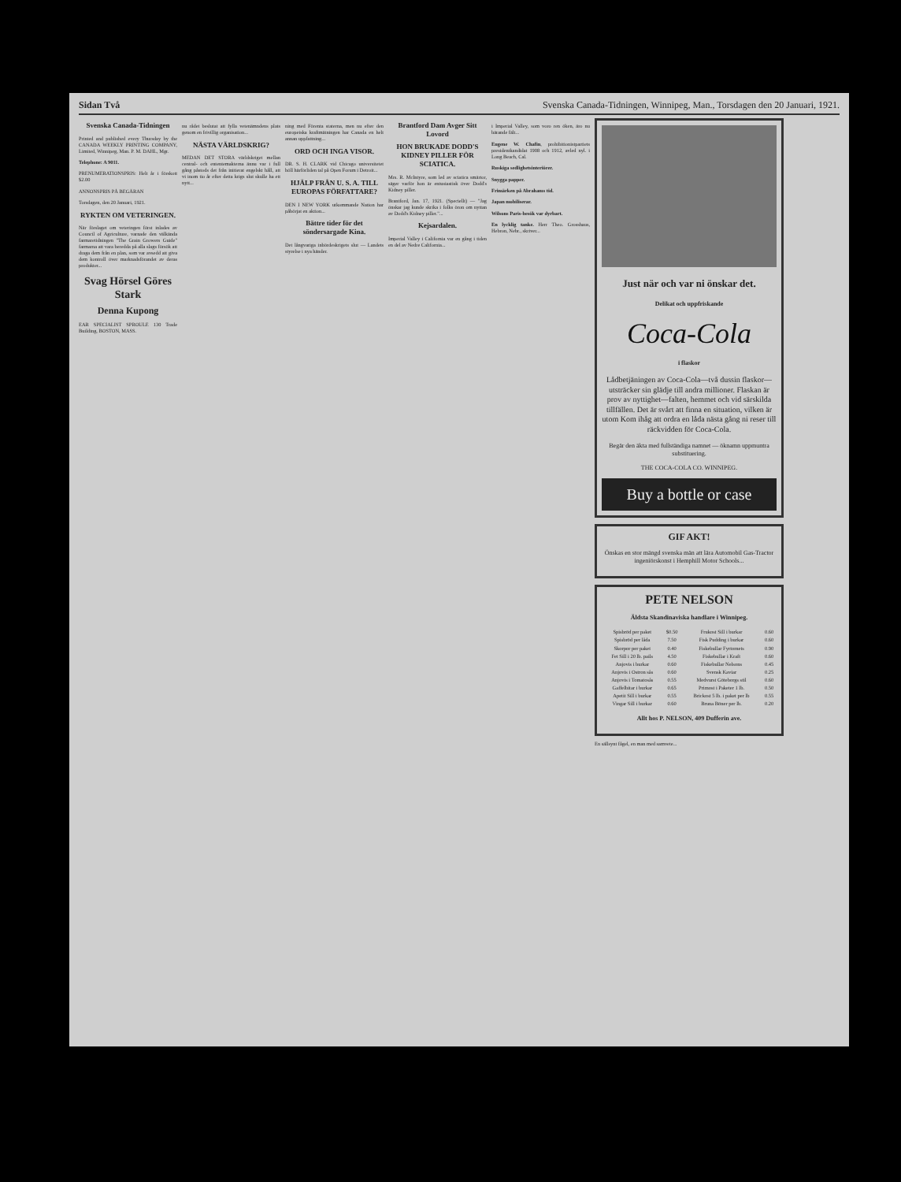Sidan Två Svenska Canada-Tidningen, Winnipeg, Man., Torsdagen den 20 Januari, 1921.
Svenska Canada-Tidningen
Printed and published every Thursday by the CANADA WEEKLY PRINTING COMPANY, Limited, Winnipeg, Man. P. M. DAHL, Mgr.
Telephone: A 9011.
PRENUMERATIONSPRIS: Helt år i förskott $2.00
ANNONSPRIS PÅ BEGÄRAN
Torsdagen, den 20 Januari, 1921.
RYKTEN OM VETERINGEN.
När förslaget om veteringen först inlades av Council of Agriculture, varnade den välkända farmaretidningen "The Grain Growers Guide" farmarna att vara beredda på alla slags försök att draga dem från en plan, som var avsedd att giva dem kontroll över marknadsförandet av deras produkter...
Svag Hörsel Göres Stark
Denna Kupong
EAR SPECIALIST SPROULE 130 Trade Building, BOSTON, MASS.
nu rådet beslutat att fylla vetenämndens plats genom en frivillig organisation...
NÄSTA VÄRLDSKRIG?
MEDAN DET STORA världskriget mellan central- och ententemakterna ännu var i full gång påstods det från initierat engelskt håll, att vi inom tio år efter detta krigs slut skulle ha ett nytt...
ning med Förenta staterna, men nu efter den europeiska kraftmätningen har Canada en helt annan uppfattning...
ORD OCH INGA VISOR.
DR. S. H. CLARK vid Chicago universitetet höll härförliden tal på Open Forum i Detroit...
HJÄLP FRÅN U. S. A. TILL EUROPAS FÖRFATTARE?
DEN I NEW YORK utkommande Nation har påbörjat en aktion...
Bättre tider för det söndersargade Kina.
Det långvariga inbördeskrigets slut — Landets styrelse i nya händer.
Brantford Dam Avger Sitt Lovord
HON BRUKADE DODD'S KIDNEY PILLER FÖR SCIATICA.
Mrs. R. McIntyre, som led av sciatica smärtor, säger varför hon är entusiastisk över Dodd's Kidney piller.
Brantford, Jan. 17, 1921. (Speciellt) — "Jag önskar jag kunde skrika i folks öron om nyttan av Dodd's Kidney piller."...
Kejsardalen.
Imperial Valley i California var en gång i tiden en del av Nedre California...
i Imperial Valley, som voro ren öken, äro nu bärande fält...
Eugene W. Chafin, prohibitionistpartiets presidentkandidat 1908 och 1912, avled nyl. i Long Beach, Cal.
Ruskiga sedlighetsinteriörer.
Snygga papper.
Frimärken på Abrahams tid.
Japan mobiliserar.
Wilsons Paris-besök var dyrbart.
En lycklig tanke. Herr Theo. Grosshaus, Hebron, Nebr., skriver...
Just när och var ni önskar det.
Delikat och uppfriskande
Coca-Cola
i flaskor
Lådbetjäningen av Coca-Cola—två dussin flaskor—utsträcker sin glädje till andra millioner. Flaskan är prov av nyttighet—falten, hemmet och vid särskilda tillfällen. Det är svårt att finna en situation, vilken är utom Kom ihåg att ordra en låda nästa gång ni reser till räckvidden för Coca-Cola.
Begär den äkta med fullständiga namnet — öknamn uppmuntra substituering.
THE COCA-COLA CO. WINNIPEG.
Buy a bottle or case
GIF AKT!
Önskas en stor mängd svenska män att lära Automobil Gas-Tractor ingeniörskonst i Hemphill Motor Schools...
PETE NELSON
Äldsta Skandinaviska handlare i Winnipeg.
| Spisbröd per paket | $0.50 | Frukost Sill i burkar | 0.60 |
| Spisbröd per låda | 7.50 | Fisk Pudding i burkar | 0.60 |
| Skorpor per paket | 0.40 | Fiskebullar Fyrtornets | 0.90 |
| Fet Sill i 20 lb. pails | 4.50 | Fiskebullar i Kraft | 0.60 |
| Anjovis i burkar | 0.60 | Fiskebullar Nelsons | 0.45 |
| Anjovis i Ostron sås | 0.60 | Svensk Kaviar | 0.25 |
| Anjovis i Tomatosås | 0.55 | Medvurst Göteborgs stil | 0.60 |
| Gaffelbitar i burkar | 0.65 | Primost i Paketer 1 lb. | 0.50 |
| Apetit Sill i burkar | 0.55 | Brickost 5 lb. i paket per lb | 0.55 |
| Vingar Sill i burkar | 0.60 | Bruna Böner per lb. | 0.20 |
Allt hos P. NELSON, 409 Dufferin ave.
En sällsynt fågel, en man med samvete...